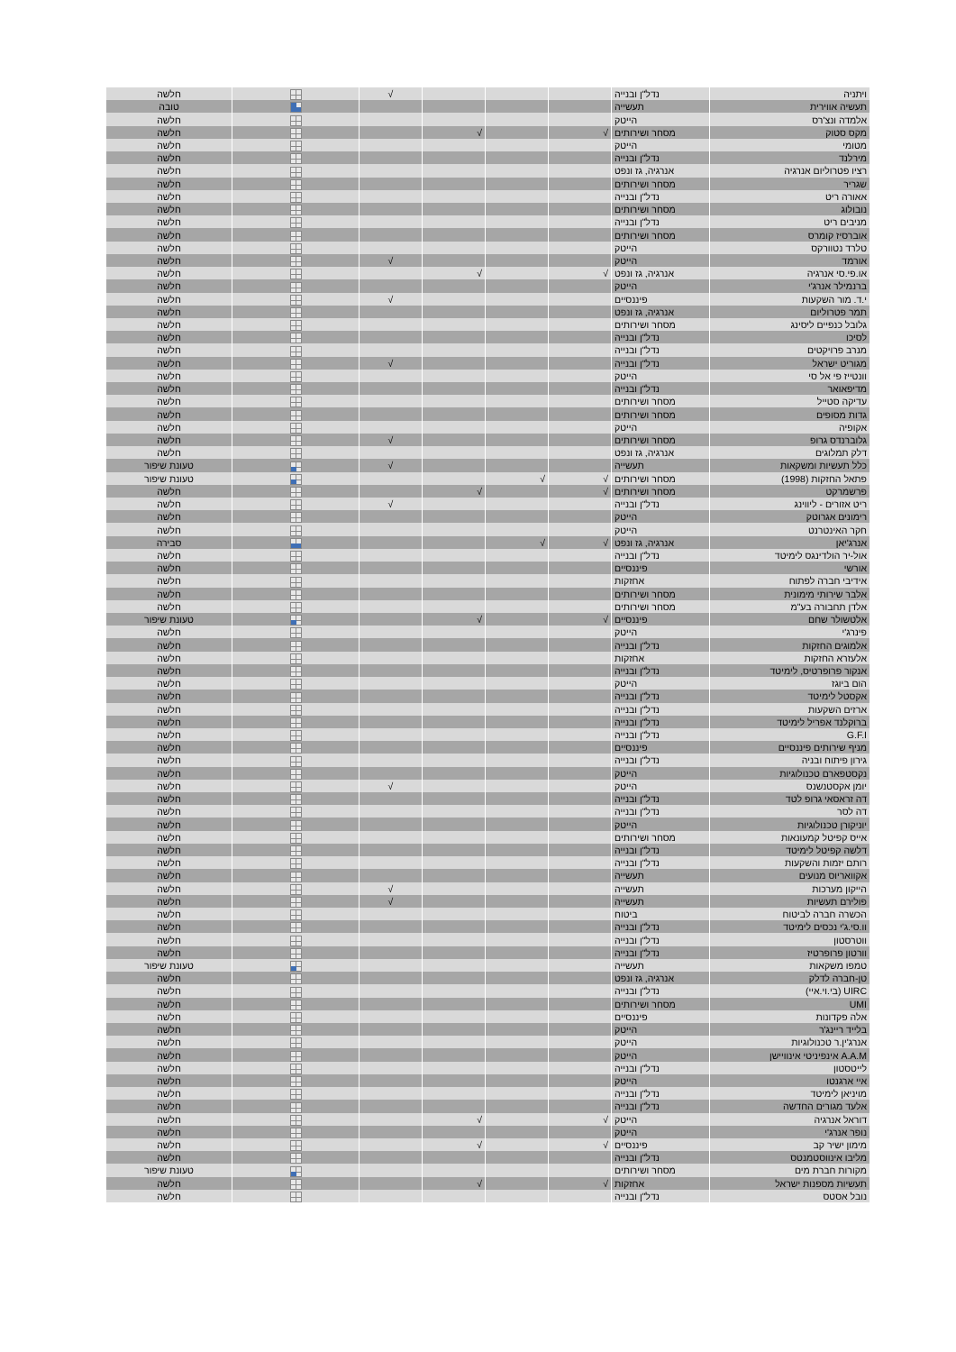| ויתניה | נדל"ן ובנייה | | | | √ | | חלשה |
| תעשיה אווירית | תעשייה | | | | | | טובה |
| אלמדה ונצ'רס | הייטק | | | | | | חלשה |
| מקס סטוק | מסחר ושירותים | √ | | √ | | | חלשה |
| מטומי | הייטק | | | | | | חלשה |
| מירלנד | נדל"ן ובנייה | | | | | | חלשה |
| רציו פטרוליום אנרגיה | אנרגיה, גז ונפט | | | | | | חלשה |
| שגריר | מסחר ושירותים | | | | | | חלשה |
| אאורה ריט | נדל"ן ובנייה | | | | | | חלשה |
| נובולוג | מסחר ושירותים | | | | | | חלשה |
| מניבים ריט | נדל"ן ובנייה | | | | | | חלשה |
| אוברסיז קומרס | מסחר ושירותים | | | | | | חלשה |
| טלרד נטוורקס | הייטק | | | | | | חלשה |
| אורמד | הייטק | | | | √ | | חלשה |
| או.פי.סי אנרגיה | אנרגיה, גז ונפט | √ | | √ | | | חלשה |
| ברנמילר אנרג'י | הייטק | | | | | | חלשה |
| י.ד. מור השקעות | פיננסיים | | | | √ | | חלשה |
| תמר פטרוליום | אנרגיה, גז ונפט | | | | | | חלשה |
| גלובל כנפיים ליסינג | מסחר ושירותים | | | | | | חלשה |
| לסיכו | נדל"ן ובנייה | | | | | | חלשה |
| מנרב פרויקטים | נדל"ן ובנייה | | | | | | חלשה |
| מגוריט ישראל | נדל"ן ובנייה | | | | √ | | חלשה |
| וונטייז פי אל סי | הייטק | | | | | | חלשה |
| מדיפאואר | נדל"ן ובנייה | | | | | | חלשה |
| עדיקה סטייל | מסחר ושירותים | | | | | | חלשה |
| גדות מסופים | מסחר ושירותים | | | | | | חלשה |
| אקופיה | הייטק | | | | | | חלשה |
| גלוברנדס גרופ | מסחר ושירותים | | | | √ | | חלשה |
| דלק תמלוגים | אנרגיה, גז ונפט | | | | | | חלשה |
| כלל תעשיות ומשקאות | תעשייה | | | | √ | | טעונת שיפור |
| פתאל החזקות (1998) | מסחר ושירותים | √ | √ | | | | טעונת שיפור |
| פרשמרקט | מסחר ושירותים | √ | | √ | | | חלשה |
| ריט אזורים - ליווינג | נדל"ן ובנייה | | | | √ | | חלשה |
| רימונים אגרוטק | הייטק | | | | | | חלשה |
| חקר האינטרנט | הייטק | | | | | | חלשה |
| אנרג'יאן | אנרגיה, גז ונפט | √ | √ | | | | סבירה |
| אול-יר הולדינגס לימיטד | נדל"ן ובנייה | | | | | | חלשה |
| אורשי | פיננסיים | | | | | | חלשה |
| אידיבי חברה לפתוח | אחזקות | | | | | | חלשה |
| אלבר שירותי מימונית | מסחר ושירותים | | | | | | חלשה |
| אלדן תחבורה בע"מ | מסחר ושירותים | | | | | | חלשה |
| אלטשולר שחם | פיננסיים | √ | | √ | | | טעונת שיפור |
| פינרג'י | הייטק | | | | | | חלשה |
| אלמוגים החזקות | נדל"ן ובנייה | | | | | | חלשה |
| אלעזרא החזקות | אחזקות | | | | | | חלשה |
| אנקור פרופרטיס, לימיטד | נדל"ן ובנייה | | | | | | חלשה |
| הום ביוגז | הייטק | | | | | | חלשה |
| אקסטל לימיטד | נדל"ן ובנייה | | | | | | חלשה |
| ארזים השקעות | נדל"ן ובנייה | | | | | | חלשה |
| ברוקלנד אפריל לימיטד | נדל"ן ובנייה | | | | | | חלשה |
| G.F.I | נדל"ן ובנייה | | | | | | חלשה |
| מניף שירותים פיננסיים | פיננסיים | | | | | | חלשה |
| גירון פיתוח ובניה | נדל"ן ובנייה | | | | | | חלשה |
| נקסטפארם טכנולוגיות | הייטק | | | | | | חלשה |
| יומן אקסטנשנס | הייטק | | | | √ | | חלשה |
| דה זראסאי גרופ לטד | נדל"ן ובנייה | | | | | | חלשה |
| דה לסר | נדל"ן ובנייה | | | | | | חלשה |
| יוניקורן טכנולוגיות | הייטק | | | | | | חלשה |
| אייס קפיטל קמעונאות | מסחר ושירותים | | | | | | חלשה |
| דלשה קפיטל לימיטד | נדל"ן ובנייה | | | | | | חלשה |
| רותם יזמות והשקעות | נדל"ן ובנייה | | | | | | חלשה |
| אקוואריוס מנועים | תעשייה | | | | | | חלשה |
| הייקון מערכות | תעשייה | | | | √ | | חלשה |
| פולירם תעשיות | תעשייה | | | | √ | | חלשה |
| הכשרה חברה לביטוח | ביטוח | | | | | | חלשה |
| וו.סי.ג'י נכסים לימיטד | נדל"ן ובנייה | | | | | | חלשה |
| ווטרסטון | נדל"ן ובנייה | | | | | | חלשה |
| וורטון פרופרטיז | נדל"ן ובנייה | | | | | | חלשה |
| טמפו משקאות | תעשייה | | | | | | טעונת שיפור |
| טן-חברה לדלק | אנרגיה, גז ונפט | | | | | | חלשה |
| UIRC (בי.וי.איי) | נדל"ן ובנייה | | | | | | חלשה |
| UMI | מסחר ושירותים | | | | | | חלשה |
| אלה פקדונות | פיננסיים | | | | | | חלשה |
| בלייד ריינג'ר | הייטק | | | | | | חלשה |
| אנרג'ין.ר טכנולוגיות | הייטק | | | | | | חלשה |
| A.A.M אינפיניטי אינוויישן | הייטק | | | | | | חלשה |
| לייטסטון | נדל"ן ובנייה | | | | | | חלשה |
| איי ארגנטו | הייטק | | | | | | חלשה |
| מויניאן לימיטד | נדל"ן ובנייה | | | | | | חלשה |
| אלעד מגורים החדשה | נדל"ן ובנייה | | | | | | חלשה |
| דוראל אנרגיה | הייטק | √ | | √ | | | חלשה |
| נופר אנרג'י | הייטק | | | | | | חלשה |
| מימון ישיר קב | פיננסיים | √ | | √ | | | חלשה |
| מליבו אינווסטמנטס | נדל"ן ובנייה | | | | | | חלשה |
| מקורות חברת מים | מסחר ושירותים | | | | | | טעונת שיפור |
| תעשיות מספנות ישראל | אחזקות | √ | | √ | | | חלשה |
| נובל אסטס | נדל"ן ובנייה | | | | | | חלשה |